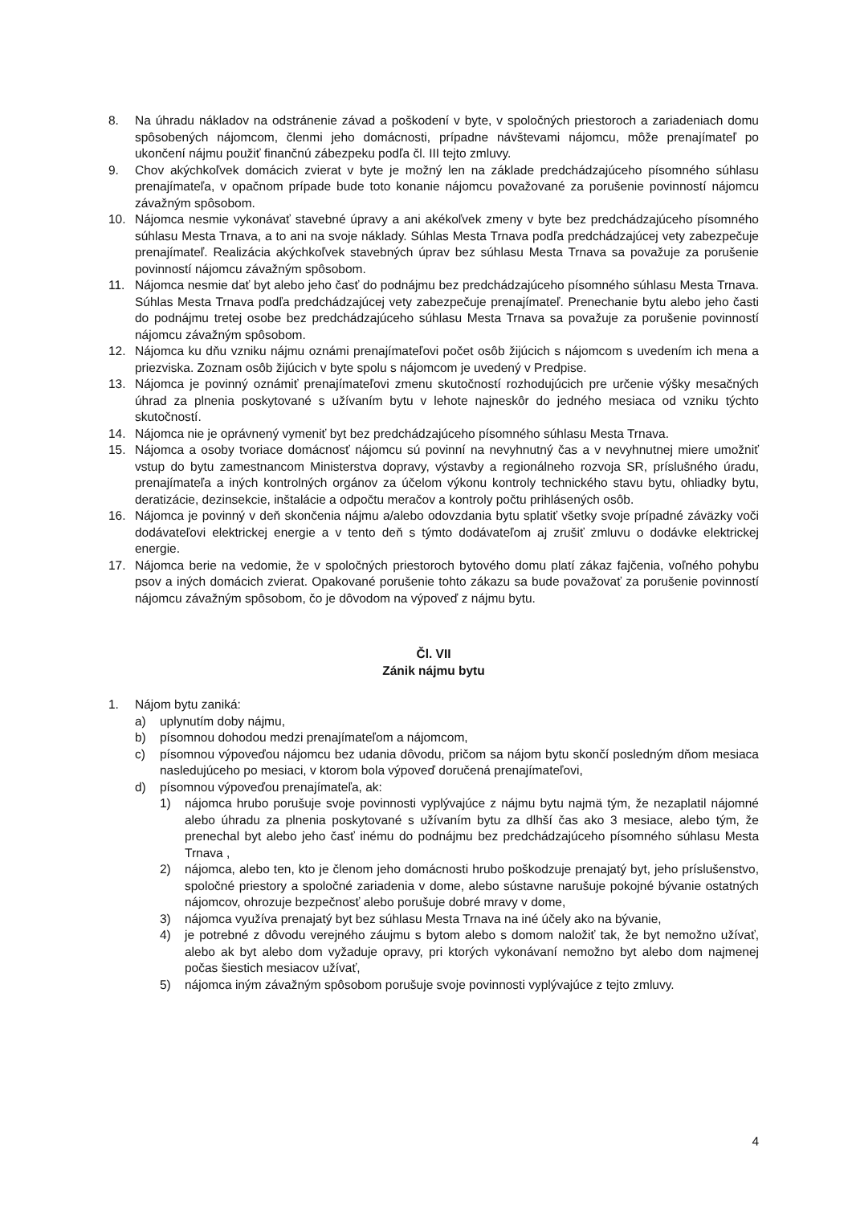8. Na úhradu nákladov na odstránenie závad a poškodení v byte, v spoločných priestoroch a zariadeniach domu spôsobených nájomcom, členmi jeho domácnosti, prípadne návštevami nájomcu, môže prenajímateľ po ukončení nájmu použiť finančnú zábezpeku podľa čl. III tejto zmluvy.
9. Chov akýchkoľvek domácich zvierat v byte je možný len na základe predchádzajúceho písomného súhlasu prenajímateľa, v opačnom prípade bude toto konanie nájomcu považované za porušenie povinností nájomcu závažným spôsobom.
10. Nájomca nesmie vykonávať stavebné úpravy a ani akékoľvek zmeny v byte bez predchádzajúceho písomného súhlasu Mesta Trnava, a to ani na svoje náklady. Súhlas Mesta Trnava podľa predchádzajúcej vety zabezpečuje prenajímateľ. Realizácia akýchkoľvek stavebných úprav bez súhlasu Mesta Trnava sa považuje za porušenie povinností nájomcu závažným spôsobom.
11. Nájomca nesmie dať byt alebo jeho časť do podnájmu bez predchádzajúceho písomného súhlasu Mesta Trnava. Súhlas Mesta Trnava podľa predchádzajúcej vety zabezpečuje prenajímateľ. Prenechanie bytu alebo jeho časti do podnájmu tretej osobe bez predchádzajúceho súhlasu Mesta Trnava sa považuje za porušenie povinností nájomcu závažným spôsobom.
12. Nájomca ku dňu vzniku nájmu oznámi prenajímateľovi počet osôb žijúcich s nájomcom s uvedením ich mena a priezviska. Zoznam osôb žijúcich v byte spolu s nájomcom je uvedený v Predpise.
13. Nájomca je povinný oznámiť prenajímateľovi zmenu skutočností rozhodujúcich pre určenie výšky mesačných úhrad za plnenia poskytované s užívaním bytu v lehote najneskôr do jedného mesiaca od vzniku týchto skutočností.
14. Nájomca nie je oprávnený vymeniť byt bez predchádzajúceho písomného súhlasu Mesta Trnava.
15. Nájomca a osoby tvoriace domácnosť nájomcu sú povinní na nevyhnutný čas a v nevyhnutnej miere umožniť vstup do bytu zamestnancom Ministerstva dopravy, výstavby a regionálneho rozvoja SR, príslušného úradu, prenajímateľa a iných kontrolných orgánov za účelom výkonu kontroly technického stavu bytu, ohliadky bytu, deratizácie, dezinsekcie, inštalácie a odpočtu meračov a kontroly počtu prihlásených osôb.
16. Nájomca je povinný v deň skončenia nájmu a/alebo odovzdania bytu splatiť všetky svoje prípadné záväzky voči dodávateľovi elektrickej energie a v tento deň s týmto dodávateľom aj zrušiť zmluvu o dodávke elektrickej energie.
17. Nájomca berie na vedomie, že v spoločných priestoroch bytového domu platí zákaz fajčenia, voľného pohybu psov a iných domácich zvierat. Opakované porušenie tohto zákazu sa bude považovať za porušenie povinností nájomcu závažným spôsobom, čo je dôvodom na výpoveď z nájmu bytu.
Čl. VII
Zánik nájmu bytu
1. Nájom bytu zaniká:
a) uplynutím doby nájmu,
b) písomnou dohodou medzi prenajímateľom a nájomcom,
c) písomnou výpoveďou nájomcu bez udania dôvodu, pričom sa nájom bytu skončí posledným dňom mesiaca nasledujúceho po mesiaci, v ktorom bola výpoveď doručená prenajímateľovi,
d) písomnou výpoveďou prenajímateľa, ak:
1) nájomca hrubo porušuje svoje povinnosti vyplývajúce z nájmu bytu najmä tým, že nezaplatil nájomné alebo úhradu za plnenia poskytované s užívaním bytu za dlhší čas ako 3 mesiace, alebo tým, že prenechal byt alebo jeho časť inému do podnájmu bez predchádzajúceho písomného súhlasu Mesta Trnava ,
2) nájomca, alebo ten, kto je členom jeho domácnosti hrubo poškodzuje prenajatý byt, jeho príslušenstvo, spoločné priestory a spoločné zariadenia v dome, alebo sústavne narušuje pokojné bývanie ostatných nájomcov, ohrozuje bezpečnosť alebo porušuje dobré mravy v dome,
3) nájomca využíva prenajatý byt bez súhlasu Mesta Trnava na iné účely ako na bývanie,
4) je potrebné z dôvodu verejného záujmu s bytom alebo s domom naložiť tak, že byt nemožno užívať, alebo ak byt alebo dom vyžaduje opravy, pri ktorých vykonávaní nemožno byt alebo dom najmenej počas šiestich mesiacov užívať,
5) nájomca iným závažným spôsobom porušuje svoje povinnosti vyplývajúce z tejto zmluvy.
4